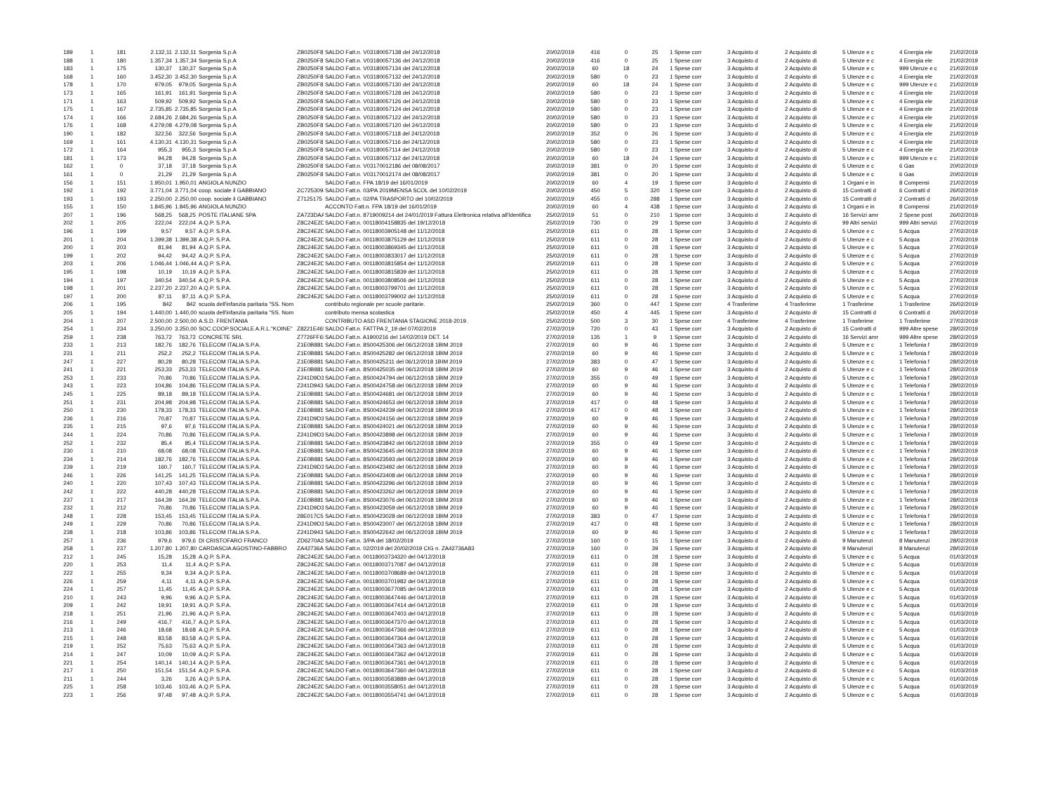| 189 | 1 | 181 | 2.132,11 | 2.132,11 | Sorgenia S.p.A | ZB0250F87 | SALDO Fatt.n. V03180057138 del 24/12/2018 | 20/02/2019 | 416 | 0 | 25 | 1 Spese corr | 3 Acquisto d | 2 Acquisto di | 5 Utenze e c | 4 Energia ele | 21/02/2019 |
| 188 | 1 | 180 | 1.357,34 | 1.357,34 | Sorgenia S.p.A | ZB0250F87 | SALDO Fatt.n. V03180057136 del 24/12/2018 | 20/02/2019 | 416 | 0 | 25 | 1 Spese corr | 3 Acquisto d | 2 Acquisto di | 5 Utenze e c | 4 Energia ele | 21/02/2019 |
| 183 | 1 | 175 | 130,37 | 130,37 | Sorgenia S.p.A | ZB0250F87 | SALDO Fatt.n. V03180057134 del 24/12/2018 | 20/02/2019 | 60 | 18 | 24 | 1 Spese corr | 3 Acquisto d | 2 Acquisto di | 5 Utenze e c | 999 Utenze e c | 21/02/2019 |
| 168 | 1 | 160 | 3.452,30 | 3.452,30 | Sorgenia S.p.A | ZB0250F87 | SALDO Fatt.n. V03180057132 del 24/12/2018 | 20/02/2019 | 580 | 0 | 23 | 1 Spese corr | 3 Acquisto d | 2 Acquisto di | 5 Utenze e c | 4 Energia ele | 21/02/2019 |
| 178 | 1 | 170 | 979,05 | 979,05 | Sorgenia S.p.A | ZB0250F87 | SALDO Fatt.n. V03180057130 del 24/12/2018 | 20/02/2019 | 60 | 18 | 24 | 1 Spese corr | 3 Acquisto d | 2 Acquisto di | 5 Utenze e c | 999 Utenze e c | 21/02/2019 |
| 173 | 1 | 165 | 161,91 | 161,91 | Sorgenia S.p.A | ZB0250F87 | SALDO Fatt.n. V03180057128 del 24/12/2018 | 20/02/2019 | 580 | 0 | 23 | 1 Spese corr | 3 Acquisto d | 2 Acquisto di | 5 Utenze e c | 4 Energia ele | 21/02/2019 |
| 171 | 1 | 163 | 509,92 | 509,92 | Sorgenia S.p.A | ZB0250F87 | SALDO Fatt.n. V03180057126 del 24/12/2018 | 20/02/2019 | 580 | 0 | 23 | 1 Spese corr | 3 Acquisto d | 2 Acquisto di | 5 Utenze e c | 4 Energia ele | 21/02/2019 |
| 175 | 1 | 167 | 2.735,85 | 2.735,85 | Sorgenia S.p.A | ZB0250F87 | SALDO Fatt.n. V03180057124 del 24/12/2018 | 20/02/2019 | 580 | 0 | 23 | 1 Spese corr | 3 Acquisto d | 2 Acquisto di | 5 Utenze e c | 4 Energia ele | 21/02/2019 |
| 174 | 1 | 166 | 2.684,26 | 2.684,26 | Sorgenia S.p.A | ZB0250F87 | SALDO Fatt.n. V03180057122 del 24/12/2018 | 20/02/2019 | 580 | 0 | 23 | 1 Spese corr | 3 Acquisto d | 2 Acquisto di | 5 Utenze e c | 4 Energia ele | 21/02/2019 |
| 176 | 1 | 168 | 4.279,08 | 4.279,08 | Sorgenia S.p.A | ZB0250F87 | SALDO Fatt.n. V03180057120 del 24/12/2018 | 20/02/2019 | 580 | 0 | 23 | 1 Spese corr | 3 Acquisto d | 2 Acquisto di | 5 Utenze e c | 4 Energia ele | 21/02/2019 |
| 190 | 1 | 182 | 322,56 | 322,56 | Sorgenia S.p.A | ZB0250F87 | SALDO Fatt.n. V03180057118 del 24/12/2018 | 20/02/2019 | 352 | 0 | 26 | 1 Spese corr | 3 Acquisto d | 2 Acquisto di | 5 Utenze e c | 4 Energia ele | 21/02/2019 |
| 169 | 1 | 161 | 4.130,31 | 4.130,31 | Sorgenia S.p.A | ZB0250F87 | SALDO Fatt.n. V03180057116 del 24/12/2018 | 20/02/2019 | 580 | 0 | 23 | 1 Spese corr | 3 Acquisto d | 2 Acquisto di | 5 Utenze e c | 4 Energia ele | 21/02/2019 |
| 172 | 1 | 164 | 955,3 | 955,3 | Sorgenia S.p.A | ZB0250F87 | SALDO Fatt.n. V03180057114 del 24/12/2018 | 20/02/2019 | 580 | 0 | 23 | 1 Spese corr | 3 Acquisto d | 2 Acquisto di | 5 Utenze e c | 4 Energia ele | 21/02/2019 |
| 181 | 1 | 173 | 94,28 | 94,28 | Sorgenia S.p.A | ZB0250F87 | SALDO Fatt.n. V03180057112 del 24/12/2018 | 20/02/2019 | 60 | 18 | 24 | 1 Spese corr | 3 Acquisto d | 2 Acquisto di | 5 Utenze e c | 999 Utenze e c | 21/02/2019 |
| 162 | 1 | 0 | 37,18 | 37,18 | Sorgenia S.p.A | ZB0250F87 | SALDO Fatt.n. V03170012186 del 08/08/2017 | 20/02/2019 | 381 | 0 | 20 | 1 Spese corr | 3 Acquisto d | 2 Acquisto di | 5 Utenze e c | 6 Gas | 20/02/2019 |
| 161 | 1 | 0 | 21,29 | 21,29 | Sorgenia S.p.A | ZB0250F87 | SALDO Fatt.n. V03170012174 del 08/08/2017 | 20/02/2019 | 381 | 0 | 20 | 1 Spese corr | 3 Acquisto d | 2 Acquisto di | 5 Utenze e c | 6 Gas | 20/02/2019 |
| 156 | 1 | 151 | 1.950,01 | 1.950,01 | ANGIOLA NUNZIO | | SALDO Fatt.n. FPA 18/19 del 16/01/2019 | 20/02/2019 | 60 | 4 | 19 | 1 Spese corr | 3 Acquisto d | 2 Acquisto di | 1 Organi e in | 8 Compensi | 21/02/2019 |
| 192 | 1 | 192 | 3.771,04 | 3.771,04 | coop. sociale il GABBIANO | ZC7253094 | SALDO Fatt.n. 03/PA 2019MENSA SCOL del 10/02/2019 | 20/02/2019 | 450 | 5 | 320 | 1 Spese corr | 3 Acquisto d | 2 Acquisto di | 15 Contratti d | 6 Contratti d | 26/02/2019 |
| 193 | 1 | 193 | 2.250,00 | 2.250,00 | coop. sociale il GABBIANO | Z7125175 | SALDO Fatt.n. 02/PA TRASPORTO del 10/02/2019 | 20/02/2019 | 455 | 0 | 288 | 1 Spese corr | 3 Acquisto d | 2 Acquisto di | 15 Contratti d | 2 Contratti d | 26/02/2019 |
| 155 | 1 | 150 | 1.845,96 | 1.845,96 | ANGIOLA NUNZIO | | ACCONTO Fatt.n. FPA 18/19 del 16/01/2019 | 20/02/2019 | 60 | 4 | 438 | 1 Spese corr | 3 Acquisto d | 2 Acquisto di | 1 Organi e in | 8 Compensi | 21/02/2019 |
| 207 | 1 | 196 | 568,25 | 568,25 | POSTE ITALIANE SPA | ZA723DAA | SALDO Fatt.n. 8719009214 del 24/01/2019 Fattura Elettronica relativa all'Identifica | 25/02/2019 | 51 | 0 | 210 | 1 Spese corr | 3 Acquisto d | 2 Acquisto di | 16 Servizi amr | 2 Spese post | 26/02/2019 |
| 202 | 1 | 205 | 222,04 | 222,04 | A.Q.P. S.P.A. | Z8C24E2D | SALDO Fatt.n. 00118004158835 del 19/12/2018 | 25/02/2019 | 730 | 0 | 29 | 1 Spese corr | 3 Acquisto d | 2 Acquisto di | 99 Altri servizi | 999 Altri servizi | 27/02/2019 |
| 196 | 1 | 199 | 9,57 | 9,57 | A.Q.P. S.P.A. | Z8C24E2D | SALDO Fatt.n. 00118003905148 del 11/12/2018 | 25/02/2019 | 611 | 0 | 28 | 1 Spese corr | 3 Acquisto d | 2 Acquisto di | 5 Utenze e c | 5 Acqua | 27/02/2019 |
| 201 | 1 | 204 | 1.399,38 | 1.399,38 | A.Q.P. S.P.A. | Z8C24E2D | SALDO Fatt.n. 00118003875129 del 11/12/2018 | 25/02/2019 | 611 | 0 | 28 | 1 Spese corr | 3 Acquisto d | 2 Acquisto di | 5 Utenze e c | 5 Acqua | 27/02/2019 |
| 200 | 1 | 203 | 81,94 | 81,94 | A.Q.P. S.P.A. | Z8C24E2D | SALDO Fatt.n. 00118003869345 del 11/12/2018 | 25/02/2019 | 611 | 0 | 28 | 1 Spese corr | 3 Acquisto d | 2 Acquisto di | 5 Utenze e c | 5 Acqua | 27/02/2019 |
| 199 | 1 | 202 | 94,42 | 94,42 | A.Q.P. S.P.A. | Z8C24E2D | SALDO Fatt.n. 00118003833017 del 11/12/2018 | 25/02/2019 | 611 | 0 | 28 | 1 Spese corr | 3 Acquisto d | 2 Acquisto di | 5 Utenze e c | 5 Acqua | 27/02/2019 |
| 203 | 1 | 206 | 1.046,44 | 1.046,44 | A.Q.P. S.P.A. | Z8C24E2D | SALDO Fatt.n. 00118003815854 del 11/12/2018 | 25/02/2019 | 611 | 0 | 28 | 1 Spese corr | 3 Acquisto d | 2 Acquisto di | 5 Utenze e c | 5 Acqua | 27/02/2019 |
| 195 | 1 | 198 | 10,19 | 10,19 | A.Q.P. S.P.A. | Z8C24E2D | SALDO Fatt.n. 00118003815839 del 11/12/2018 | 25/02/2019 | 611 | 0 | 28 | 1 Spese corr | 3 Acquisto d | 2 Acquisto di | 5 Utenze e c | 5 Acqua | 27/02/2019 |
| 194 | 1 | 197 | 340,54 | 340,54 | A.Q.P. S.P.A. | Z8C24E2D | SALDO Fatt.n. 00118003808506 del 11/12/2018 | 25/02/2019 | 611 | 0 | 28 | 1 Spese corr | 3 Acquisto d | 2 Acquisto di | 5 Utenze e c | 5 Acqua | 27/02/2019 |
| 198 | 1 | 201 | 2.237,20 | 2.237,20 | A.Q.P. S.P.A. | Z8C24E2D | SALDO Fatt.n. 00118003799701 del 11/12/2018 | 25/02/2019 | 611 | 0 | 28 | 1 Spese corr | 3 Acquisto d | 2 Acquisto di | 5 Utenze e c | 5 Acqua | 27/02/2019 |
| 197 | 1 | 200 | 87,11 | 87,11 | A.Q.P. S.P.A. | Z8C24E2D | SALDO Fatt.n. 00118003799002 del 11/12/2018 | 25/02/2019 | 611 | 0 | 28 | 1 Spese corr | 3 Acquisto d | 2 Acquisto di | 5 Utenze e c | 5 Acqua | 27/02/2019 |
| 206 | 1 | 195 | 842 | 842 | scuola dell'infanzia paritaria "SS. Nom | | contributo regionale per scuole paritarie. | 25/02/2019 | 360 | 0 | 447 | 1 Spese corr | 4 Trasferime | 4 Trasferime | 1 Trasferime | 1 Trasferime | 26/02/2019 |
| 205 | 1 | 194 | 1.440,00 | 1.440,00 | scuola dell'infanzia paritaria "SS. Nom | | contributo mensa scolastica | 25/02/2019 | 450 | 4 | 445 | 1 Spese corr | 3 Acquisto d | 2 Acquisto di | 15 Contratti d | 6 Contratti d | 26/02/2019 |
| 204 | 1 | 207 | 2.500,00 | 2.500,00 | A.S.D. FRENTANIA | | CONTRIBUTO ASD FRENTANIA STAGIONE 2018-2019. | 25/02/2019 | 500 | 3 | 30 | 1 Spese corr | 4 Trasferime | 4 Trasferime | 1 Trasferime | 1 Trasferime | 27/02/2019 |
| 254 | 1 | 234 | 3.250,00 | 3.250,00 | SOC.COOP.SOCIALE A.R.L."KOINE" | Z8221E465 | SALDO Fatt.n. FATTPA 2_19 del 07/02/2019 | 27/02/2019 | 720 | 0 | 43 | 1 Spese corr | 3 Acquisto d | 2 Acquisto di | 15 Contratti d | 999 Altre spese | 28/02/2019 |
| 259 | 1 | 238 | 763,72 | 763,72 | CONCRETE SRL | Z7726FF6B | SALDO Fatt.n. A1900216 del 14/02/2019 DET. 14 | 27/02/2019 | 135 | 1 | 9 | 1 Spese corr | 3 Acquisto d | 2 Acquisto di | 16 Servizi amr | 999 Altre spese | 28/02/2019 |
| 233 | 1 | 213 | 182,76 | 182,76 | TELECOM ITALIA S.P.A. | Z1E0B8815 | SALDO Fatt.n. 8S00425306 del 06/12/2018 1BIM 2019 | 27/02/2019 | 60 | 9 | 46 | 1 Spese corr | 3 Acquisto d | 2 Acquisto di | 5 Utenze e c | 1 Telefonia f | 28/02/2019 |
| 231 | 1 | 211 | 252,2 | 252,2 | TELECOM ITALIA S.P.A. | Z1E0B8815 | SALDO Fatt.n. 8S00425282 del 06/12/2018 1BIM 2019 | 27/02/2019 | 60 | 9 | 46 | 1 Spese corr | 3 Acquisto d | 2 Acquisto di | 5 Utenze e c | 1 Telefonia f | 28/02/2019 |
| 247 | 1 | 227 | 80,28 | 80,28 | TELECOM ITALIA S.P.A. | Z1E0B8815 | SALDO Fatt.n. 8S00425211 del 06/12/2018 1BIM 2019 | 27/02/2019 | 383 | 0 | 47 | 1 Spese corr | 3 Acquisto d | 2 Acquisto di | 5 Utenze e c | 1 Telefonia f | 28/02/2019 |
| 241 | 1 | 221 | 253,33 | 253,33 | TELECOM ITALIA S.P.A. | Z1E0B8815 | SALDO Fatt.n. 8S00425035 del 06/12/2018 1BIM 2019 | 27/02/2019 | 60 | 9 | 46 | 1 Spese corr | 3 Acquisto d | 2 Acquisto di | 5 Utenze e c | 1 Telefonia f | 28/02/2019 |
| 253 | 1 | 233 | 70,86 | 70,86 | TELECOM ITALIA S.P.A. | Z241D9D3 | SALDO Fatt.n. 8S00424794 del 06/12/2018 1BIM 2019 | 27/02/2019 | 355 | 0 | 49 | 1 Spese corr | 3 Acquisto d | 2 Acquisto di | 5 Utenze e c | 1 Telefonia f | 28/02/2019 |
| 243 | 1 | 223 | 104,86 | 104,86 | TELECOM ITALIA S.P.A. | Z241D943 | SALDO Fatt.n. 8S00424758 del 06/12/2018 1BIM 2019 | 27/02/2019 | 60 | 9 | 46 | 1 Spese corr | 3 Acquisto d | 2 Acquisto di | 5 Utenze e c | 1 Telefonia f | 28/02/2019 |
| 245 | 1 | 225 | 89,18 | 89,18 | TELECOM ITALIA S.P.A. | Z1E0B8815 | SALDO Fatt.n. 8S00424681 del 06/12/2018 1BIM 2019 | 27/02/2019 | 60 | 9 | 46 | 1 Spese corr | 3 Acquisto d | 2 Acquisto di | 5 Utenze e c | 1 Telefonia f | 28/02/2019 |
| 251 | 1 | 231 | 204,98 | 204,98 | TELECOM ITALIA S.P.A. | Z1E0B8815 | SALDO Fatt.n. 8S00424653 del 06/12/2018 1BIM 2019 | 27/02/2019 | 417 | 0 | 48 | 1 Spese corr | 3 Acquisto d | 2 Acquisto di | 5 Utenze e c | 1 Telefonia f | 28/02/2019 |
| 250 | 1 | 230 | 178,33 | 178,33 | TELECOM ITALIA S.P.A. | Z1E0B8815 | SALDO Fatt.n. 8S00424239 del 06/12/2018 1BIM 2019 | 27/02/2019 | 417 | 0 | 48 | 1 Spese corr | 3 Acquisto d | 2 Acquisto di | 5 Utenze e c | 1 Telefonia f | 28/02/2019 |
| 236 | 1 | 216 | 70,87 | 70,87 | TELECOM ITALIA S.P.A. | Z241D9D3 | SALDO Fatt.n. 8S00424156 del 06/12/2018 1BIM 2019 | 27/02/2019 | 60 | 9 | 46 | 1 Spese corr | 3 Acquisto d | 2 Acquisto di | 5 Utenze e c | 1 Telefonia f | 28/02/2019 |
| 235 | 1 | 215 | 97,6 | 97,6 | TELECOM ITALIA S.P.A. | Z1E0B8815 | SALDO Fatt.n. 8S00424021 del 06/12/2018 1BIM 2019 | 27/02/2019 | 60 | 9 | 46 | 1 Spese corr | 3 Acquisto d | 2 Acquisto di | 5 Utenze e c | 1 Telefonia f | 28/02/2019 |
| 244 | 1 | 224 | 70,86 | 70,86 | TELECOM ITALIA S.P.A. | Z241D9D3 | SALDO Fatt.n. 8S00423898 del 06/12/2018 1BIM 2019 | 27/02/2019 | 60 | 9 | 46 | 1 Spese corr | 3 Acquisto d | 2 Acquisto di | 5 Utenze e c | 1 Telefonia f | 28/02/2019 |
| 252 | 1 | 232 | 85,4 | 85,4 | TELECOM ITALIA S.P.A. | Z1E0B8815 | SALDO Fatt.n. 8S00423842 del 06/12/2018 1BIM 2019 | 27/02/2019 | 355 | 0 | 49 | 1 Spese corr | 3 Acquisto d | 2 Acquisto di | 5 Utenze e c | 1 Telefonia f | 28/02/2019 |
| 230 | 1 | 210 | 68,08 | 68,08 | TELECOM ITALIA S.P.A. | Z1E0B8815 | SALDO Fatt.n. 8S00423645 del 06/12/2018 1BIM 2019 | 27/02/2019 | 60 | 9 | 46 | 1 Spese corr | 3 Acquisto d | 2 Acquisto di | 5 Utenze e c | 1 Telefonia f | 28/02/2019 |
| 234 | 1 | 214 | 182,76 | 182,76 | TELECOM ITALIA S.P.A. | Z1E0B8815 | SALDO Fatt.n. 8S00423593 del 06/12/2018 1BIM 2019 | 27/02/2019 | 60 | 9 | 46 | 1 Spese corr | 3 Acquisto d | 2 Acquisto di | 5 Utenze e c | 1 Telefonia f | 28/02/2019 |
| 239 | 1 | 219 | 160,7 | 160,7 | TELECOM ITALIA S.P.A. | Z241D9D3 | SALDO Fatt.n. 8S00423492 del 06/12/2018 1BIM 2019 | 27/02/2019 | 60 | 9 | 46 | 1 Spese corr | 3 Acquisto d | 2 Acquisto di | 5 Utenze e c | 1 Telefonia f | 28/02/2019 |
| 246 | 1 | 226 | 141,25 | 141,25 | TELECOM ITALIA S.P.A. | Z1E0B8815 | SALDO Fatt.n. 8S00423408 del 06/12/2018 1BIM 2019 | 27/02/2019 | 60 | 9 | 46 | 1 Spese corr | 3 Acquisto d | 2 Acquisto di | 5 Utenze e c | 1 Telefonia f | 28/02/2019 |
| 240 | 1 | 220 | 107,43 | 107,43 | TELECOM ITALIA S.P.A. | Z1E0B8815 | SALDO Fatt.n. 8S00423296 del 06/12/2018 1BIM 2019 | 27/02/2019 | 60 | 9 | 46 | 1 Spese corr | 3 Acquisto d | 2 Acquisto di | 5 Utenze e c | 1 Telefonia f | 28/02/2019 |
| 242 | 1 | 222 | 440,28 | 440,28 | TELECOM ITALIA S.P.A. | Z1E0B8815 | SALDO Fatt.n. 8S00423262 del 06/12/2018 1BIM 2019 | 27/02/2019 | 60 | 9 | 46 | 1 Spese corr | 3 Acquisto d | 2 Acquisto di | 5 Utenze e c | 1 Telefonia f | 28/02/2019 |
| 237 | 1 | 217 | 164,39 | 164,39 | TELECOM ITALIA S.P.A. | Z1E0B8815 | SALDO Fatt.n. 8S00423076 del 06/12/2018 1BIM 2019 | 27/02/2019 | 60 | 9 | 46 | 1 Spese corr | 3 Acquisto d | 2 Acquisto di | 5 Utenze e c | 1 Telefonia f | 28/02/2019 |
| 232 | 1 | 212 | 70,86 | 70,86 | TELECOM ITALIA S.P.A. | Z241D9D3 | SALDO Fatt.n. 8S00423059 del 06/12/2018 1BIM 2019 | 27/02/2019 | 60 | 9 | 46 | 1 Spese corr | 3 Acquisto d | 2 Acquisto di | 5 Utenze e c | 1 Telefonia f | 28/02/2019 |
| 248 | 1 | 228 | 153,45 | 153,45 | TELECOM ITALIA S.P.A. | 28E017C5 | SALDO Fatt.n. 8S00423028 del 06/12/2018 1BIM 2019 | 27/02/2019 | 383 | 0 | 47 | 1 Spese corr | 3 Acquisto d | 2 Acquisto di | 5 Utenze e c | 1 Telefonia f | 28/02/2019 |
| 249 | 1 | 229 | 70,86 | 70,86 | TELECOM ITALIA S.P.A. | Z241D9D3 | SALDO Fatt.n. 8S00423007 del 06/12/2018 1BIM 2019 | 27/02/2019 | 417 | 0 | 48 | 1 Spese corr | 3 Acquisto d | 2 Acquisto di | 5 Utenze e c | 1 Telefonia f | 28/02/2019 |
| 238 | 1 | 218 | 103,86 | 103,86 | TELECOM ITALIA S.P.A. | Z241D943 | SALDO Fatt.n. 8S00422642 del 06/12/2018 1BIM 2019 | 27/02/2019 | 60 | 9 | 46 | 1 Spese corr | 3 Acquisto d | 2 Acquisto di | 5 Utenze e c | 1 Telefonia f | 28/02/2019 |
| 257 | 1 | 236 | 979,6 | 979,6 | DI CRISTOFARO FRANCO | ZD6270A3 | SALDO Fatt.n. 3/PA del 18/02/2019 | 27/02/2019 | 160 | 0 | 15 | 1 Spese corr | 3 Acquisto d | 2 Acquisto di | 9 Manutenzi | 8 Manutenzi | 28/02/2019 |
| 258 | 1 | 237 | 1.207,80 | 1.207,80 | CARDASCIA AGOSTINO-FABBRO | ZA42736A | SALDO Fatt.n. 02/2019 del 20/02/2019 CIG n. ZA42736A83 | 27/02/2019 | 160 | 0 | 39 | 1 Spese corr | 3 Acquisto d | 2 Acquisto di | 9 Manutenzi | 8 Manutenzi | 28/02/2019 |
| 212 | 1 | 245 | 15,28 | 15,28 | A.Q.P. S.P.A. | Z8C24E2D | SALDO Fatt.n. 00118003734320 del 04/12/2018 | 27/02/2019 | 611 | 0 | 28 | 1 Spese corr | 3 Acquisto d | 2 Acquisto di | 5 Utenze e c | 5 Acqua | 01/03/2019 |
| 220 | 1 | 253 | 11,4 | 11,4 | A.Q.P. S.P.A. | Z8C24E2D | SALDO Fatt.n. 00118003717087 del 04/12/2018 | 27/02/2019 | 611 | 0 | 28 | 1 Spese corr | 3 Acquisto d | 2 Acquisto di | 5 Utenze e c | 5 Acqua | 01/03/2019 |
| 222 | 1 | 255 | 9,34 | 9,34 | A.Q.P. S.P.A. | Z8C24E2D | SALDO Fatt.n. 00118003708689 del 04/12/2018 | 27/02/2019 | 611 | 0 | 28 | 1 Spese corr | 3 Acquisto d | 2 Acquisto di | 5 Utenze e c | 5 Acqua | 01/03/2019 |
| 226 | 1 | 259 | 4,11 | 4,11 | A.Q.P. S.P.A. | Z8C24E2D | SALDO Fatt.n. 00118003701982 del 04/12/2018 | 27/02/2019 | 611 | 0 | 28 | 1 Spese corr | 3 Acquisto d | 2 Acquisto di | 5 Utenze e c | 5 Acqua | 01/03/2019 |
| 224 | 1 | 257 | 11,45 | 11,45 | A.Q.P. S.P.A. | Z8C24E2D | SALDO Fatt.n. 00118003677085 del 04/12/2018 | 27/02/2019 | 611 | 0 | 28 | 1 Spese corr | 3 Acquisto d | 2 Acquisto di | 5 Utenze e c | 5 Acqua | 01/03/2019 |
| 210 | 1 | 243 | 9,96 | 9,96 | A.Q.P. S.P.A. | Z8C24E2D | SALDO Fatt.n. 00118003647446 del 04/12/2018 | 27/02/2019 | 611 | 0 | 28 | 1 Spese corr | 3 Acquisto d | 2 Acquisto di | 5 Utenze e c | 5 Acqua | 01/03/2019 |
| 209 | 1 | 242 | 19,91 | 19,91 | A.Q.P. S.P.A. | Z8C24E2D | SALDO Fatt.n. 00118003647414 del 04/12/2018 | 27/02/2019 | 611 | 0 | 28 | 1 Spese corr | 3 Acquisto d | 2 Acquisto di | 5 Utenze e c | 5 Acqua | 01/03/2019 |
| 218 | 1 | 251 | 21,96 | 21,96 | A.Q.P. S.P.A. | Z8C24E2D | SALDO Fatt.n. 00118003647403 del 04/12/2018 | 27/02/2019 | 611 | 0 | 28 | 1 Spese corr | 3 Acquisto d | 2 Acquisto di | 5 Utenze e c | 5 Acqua | 01/03/2019 |
| 216 | 1 | 249 | 416,7 | 416,7 | A.Q.P. S.P.A. | Z8C24E2D | SALDO Fatt.n. 00118003647370 del 04/12/2018 | 27/02/2019 | 611 | 0 | 28 | 1 Spese corr | 3 Acquisto d | 2 Acquisto di | 5 Utenze e c | 5 Acqua | 01/03/2019 |
| 213 | 1 | 246 | 18,68 | 18,68 | A.Q.P. S.P.A. | Z8C24E2D | SALDO Fatt.n. 00118003647366 del 04/12/2018 | 27/02/2019 | 611 | 0 | 28 | 1 Spese corr | 3 Acquisto d | 2 Acquisto di | 5 Utenze e c | 5 Acqua | 01/03/2019 |
| 215 | 1 | 248 | 83,58 | 83,58 | A.Q.P. S.P.A. | Z8C24E2D | SALDO Fatt.n. 00118003647364 del 04/12/2018 | 27/02/2019 | 611 | 0 | 28 | 1 Spese corr | 3 Acquisto d | 2 Acquisto di | 5 Utenze e c | 5 Acqua | 01/03/2019 |
| 219 | 1 | 252 | 75,63 | 75,63 | A.Q.P. S.P.A. | Z8C24E2D | SALDO Fatt.n. 00118003647363 del 04/12/2018 | 27/02/2019 | 611 | 0 | 28 | 1 Spese corr | 3 Acquisto d | 2 Acquisto di | 5 Utenze e c | 5 Acqua | 01/03/2019 |
| 214 | 1 | 247 | 10,09 | 10,09 | A.Q.P. S.P.A. | Z8C24E2D | SALDO Fatt.n. 00118003647362 del 04/12/2018 | 27/02/2019 | 611 | 0 | 28 | 1 Spese corr | 3 Acquisto d | 2 Acquisto di | 5 Utenze e c | 5 Acqua | 01/03/2019 |
| 221 | 1 | 254 | 140,14 | 140,14 | A.Q.P. S.P.A. | Z8C24E2D | SALDO Fatt.n. 00118003647361 del 04/12/2018 | 27/02/2019 | 611 | 0 | 28 | 1 Spese corr | 3 Acquisto d | 2 Acquisto di | 5 Utenze e c | 5 Acqua | 01/03/2019 |
| 217 | 1 | 250 | 151,54 | 151,54 | A.Q.P. S.P.A. | Z8C24E2D | SALDO Fatt.n. 00118003647360 del 04/12/2018 | 27/02/2019 | 611 | 0 | 28 | 1 Spese corr | 3 Acquisto d | 2 Acquisto di | 5 Utenze e c | 5 Acqua | 01/03/2019 |
| 211 | 1 | 244 | 3,26 | 3,26 | A.Q.P. S.P.A. | Z8C24E2D | SALDO Fatt.n. 00118003583889 del 04/12/2018 | 27/02/2019 | 611 | 0 | 28 | 1 Spese corr | 3 Acquisto d | 2 Acquisto di | 5 Utenze e c | 5 Acqua | 01/03/2019 |
| 225 | 1 | 258 | 103,46 | 103,46 | A.Q.P. S.P.A. | Z8C24E2D | SALDO Fatt.n. 00118003558051 del 04/12/2018 | 27/02/2019 | 611 | 0 | 28 | 1 Spese corr | 3 Acquisto d | 2 Acquisto di | 5 Utenze e c | 5 Acqua | 01/03/2019 |
| 223 | 1 | 256 | 97,48 | 97,48 | A.Q.P. S.P.A. | Z8C24E2D | SALDO Fatt.n. 00118003554741 del 04/12/2018 | 27/02/2019 | 611 | 0 | 28 | 1 Spese corr | 3 Acquisto d | 2 Acquisto di | 5 Utenze e c | 5 Acqua | 01/03/2019 |